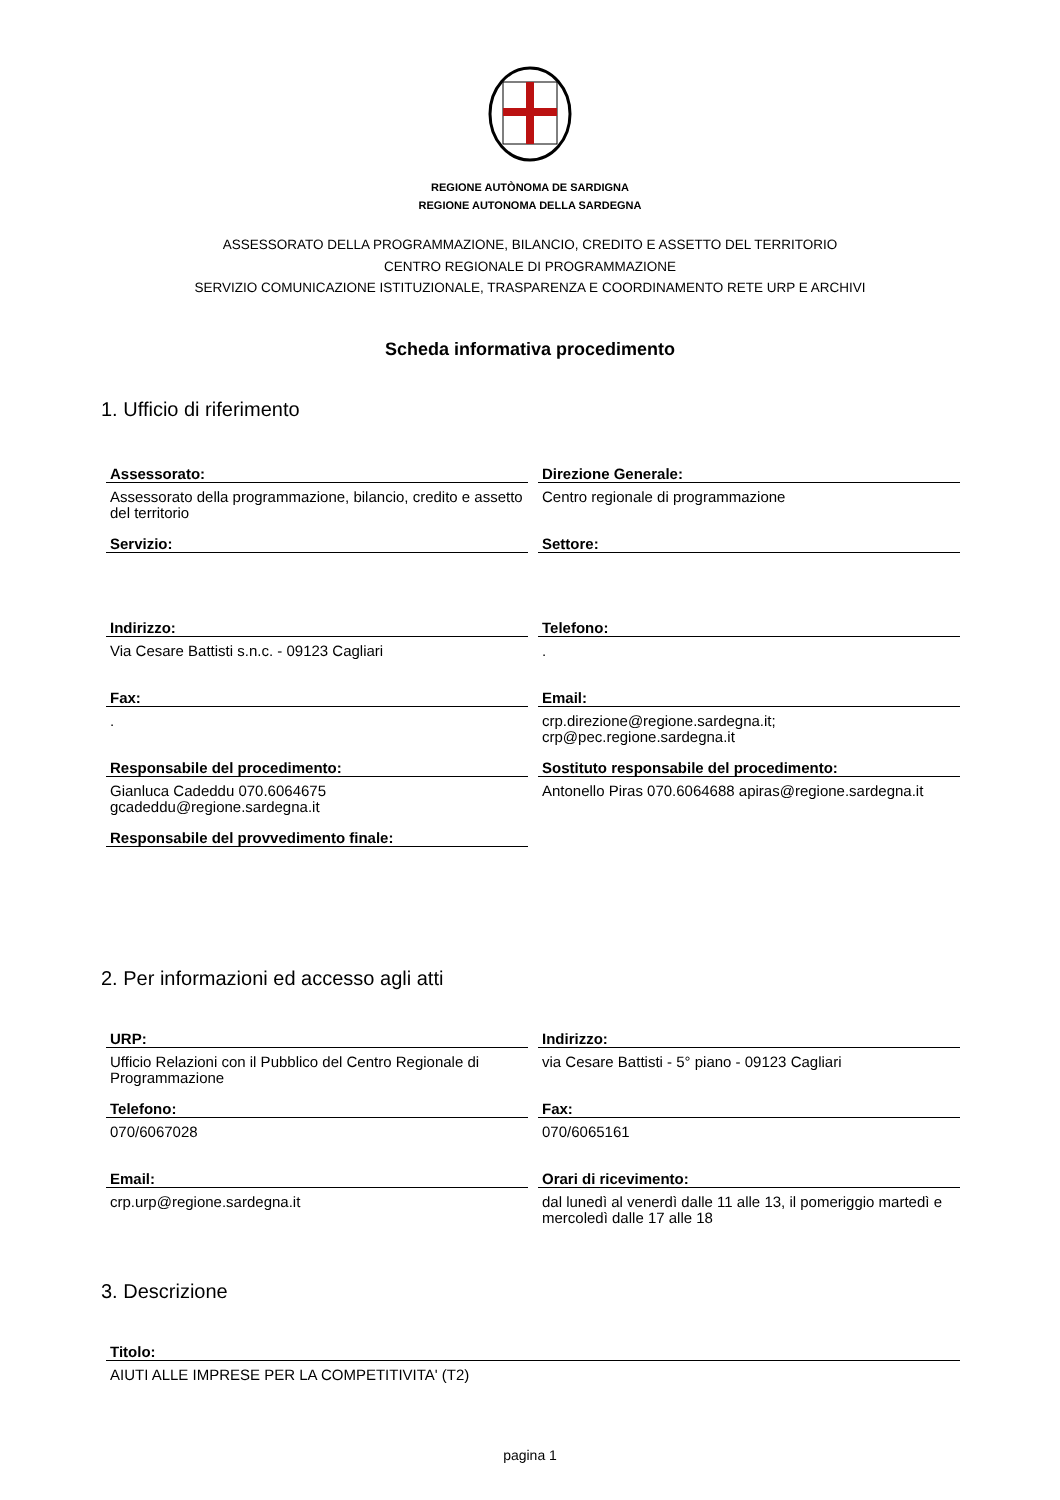REGIONE AUTÒNOMA DE SARDIGNA
REGIONE AUTONOMA DELLA SARDEGNA
ASSESSORATO DELLA PROGRAMMAZIONE, BILANCIO, CREDITO E ASSETTO DEL TERRITORIO
CENTRO REGIONALE DI PROGRAMMAZIONE
SERVIZIO COMUNICAZIONE ISTITUZIONALE, TRASPARENZA E COORDINAMENTO RETE URP E ARCHIVI
Scheda informativa procedimento
1. Ufficio di riferimento
Assessorato:
Assessorato della programmazione, bilancio, credito e assetto del territorio
Direzione Generale:
Centro regionale di programmazione
Servizio:
Settore:
Indirizzo:
Via Cesare Battisti s.n.c. - 09123 Cagliari
Telefono:
.
Fax:
.
Email:
crp.direzione@regione.sardegna.it;
crp@pec.regione.sardegna.it
Responsabile del procedimento:
Gianluca Cadeddu 070.6064675
gcadeddu@regione.sardegna.it
Sostituto responsabile del procedimento:
Antonello Piras 070.6064688 apiras@regione.sardegna.it
Responsabile del provvedimento finale:
2. Per informazioni ed accesso agli atti
URP:
Ufficio Relazioni con il Pubblico del Centro Regionale di Programmazione
Indirizzo:
via Cesare Battisti - 5° piano - 09123 Cagliari
Telefono:
070/6067028
Fax:
070/6065161
Email:
crp.urp@regione.sardegna.it
Orari di ricevimento:
dal lunedì al venerdì dalle 11 alle 13, il pomeriggio martedì e mercoledì dalle 17 alle 18
3. Descrizione
Titolo:
AIUTI ALLE IMPRESE PER LA COMPETITIVITA' (T2)
pagina 1